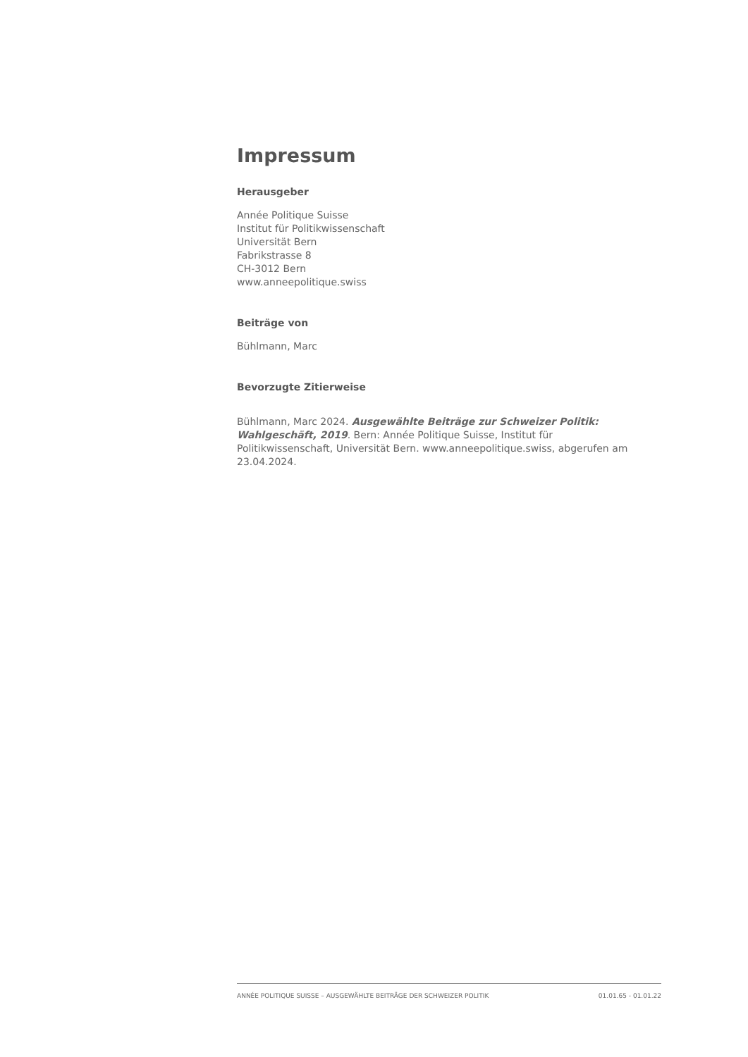Impressum
Herausgeber
Année Politique Suisse
Institut für Politikwissenschaft
Universität Bern
Fabrikstrasse 8
CH-3012 Bern
www.anneepolitique.swiss
Beiträge von
Bühlmann, Marc
Bevorzugte Zitierweise
Bühlmann, Marc 2024. Ausgewählte Beiträge zur Schweizer Politik: Wahlgeschäft, 2019. Bern: Année Politique Suisse, Institut für Politikwissenschaft, Universität Bern. www.anneepolitique.swiss, abgerufen am 23.04.2024.
ANNÉE POLITIQUE SUISSE – AUSGEWÄHLTE BEITRÄGE DER SCHWEIZER POLITIK 01.01.65 - 01.01.22